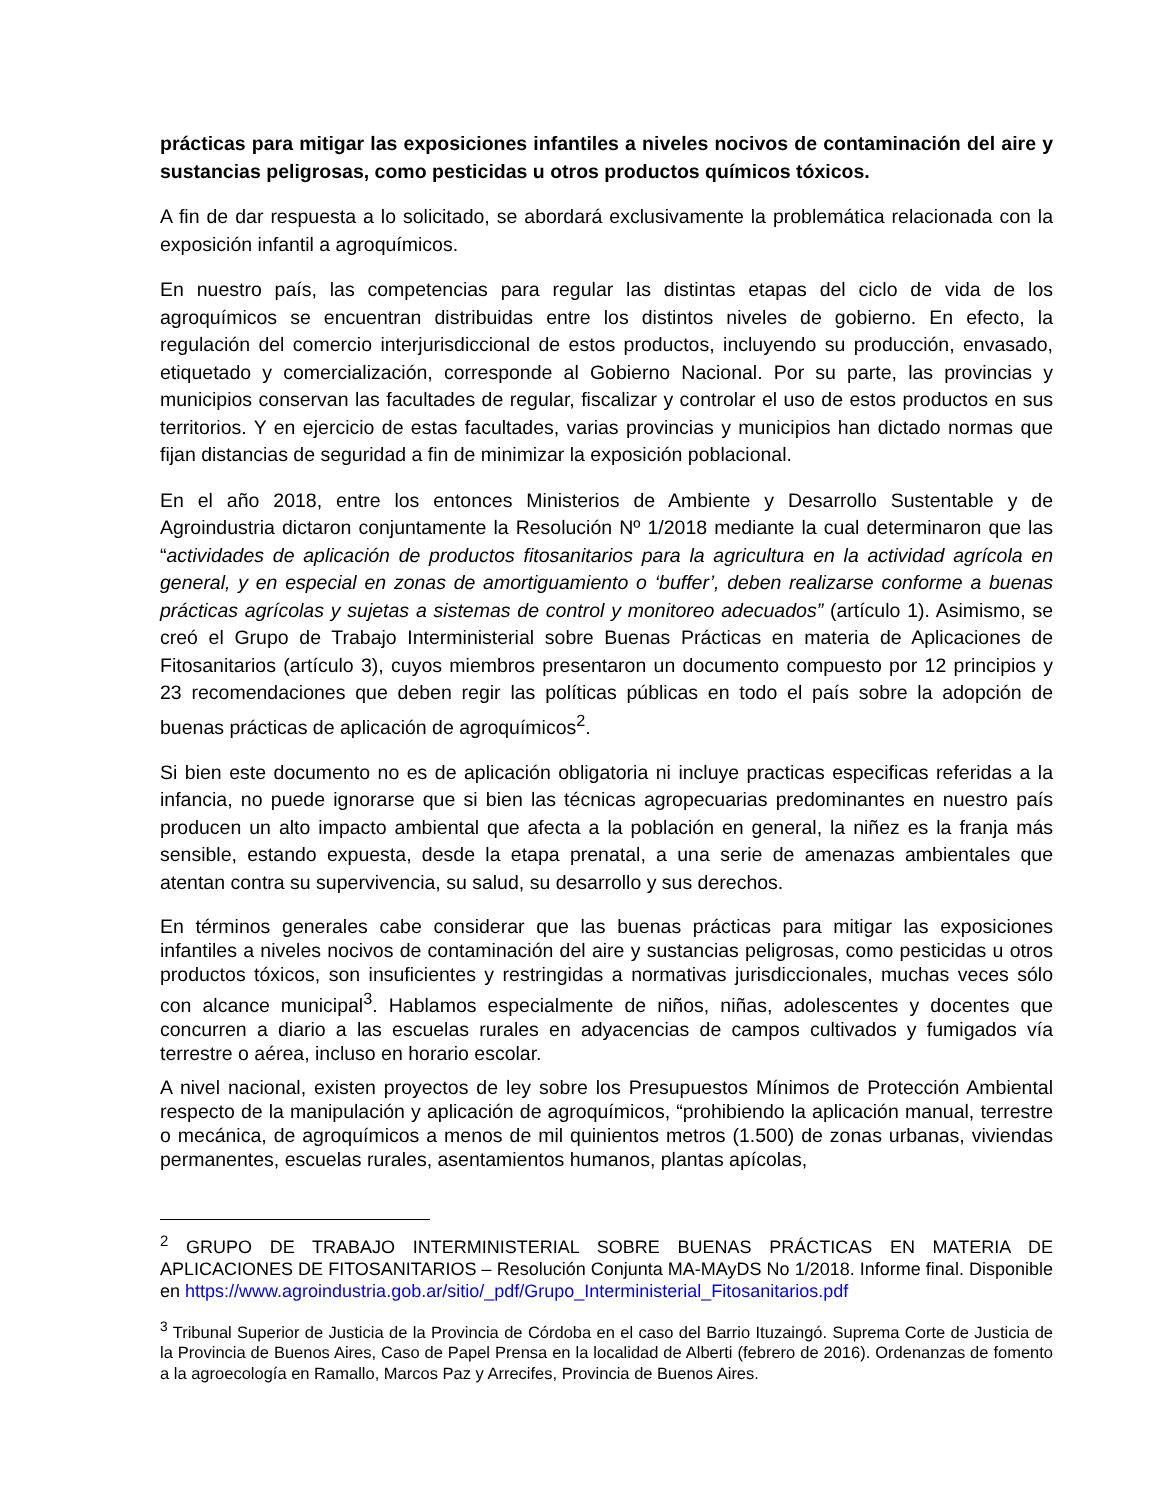prácticas para mitigar las exposiciones infantiles a niveles nocivos de contaminación del aire y sustancias peligrosas, como pesticidas u otros productos químicos tóxicos.
A fin de dar respuesta a lo solicitado, se abordará exclusivamente la problemática relacionada con la exposición infantil a agroquímicos.
En nuestro país, las competencias para regular las distintas etapas del ciclo de vida de los agroquímicos se encuentran distribuidas entre los distintos niveles de gobierno. En efecto, la regulación del comercio interjurisdiccional de estos productos, incluyendo su producción, envasado, etiquetado y comercialización, corresponde al Gobierno Nacional. Por su parte, las provincias y municipios conservan las facultades de regular, fiscalizar y controlar el uso de estos productos en sus territorios. Y en ejercicio de estas facultades, varias provincias y municipios han dictado normas que fijan distancias de seguridad a fin de minimizar la exposición poblacional.
En el año 2018, entre los entonces Ministerios de Ambiente y Desarrollo Sustentable y de Agroindustria dictaron conjuntamente la Resolución Nº 1/2018 mediante la cual determinaron que las “actividades de aplicación de productos fitosanitarios para la agricultura en la actividad agrícola en general, y en especial en zonas de amortiguamiento o ‘buffer’, deben realizarse conforme a buenas prácticas agrícolas y sujetas a sistemas de control y monitoreo adecuados” (artículo 1). Asimismo, se creó el Grupo de Trabajo Interministerial sobre Buenas Prácticas en materia de Aplicaciones de Fitosanitarios (artículo 3), cuyos miembros presentaron un documento compuesto por 12 principios y 23 recomendaciones que deben regir las políticas públicas en todo el país sobre la adopción de buenas prácticas de aplicación de agroquímicos<sup>2</sup>.
Si bien este documento no es de aplicación obligatoria ni incluye practicas especificas referidas a la infancia, no puede ignorarse que si bien las técnicas agropecuarias predominantes en nuestro país producen un alto impacto ambiental que afecta a la población en general, la niñez es la franja más sensible, estando expuesta, desde la etapa prenatal, a una serie de amenazas ambientales que atentan contra su supervivencia, su salud, su desarrollo y sus derechos.
En términos generales cabe considerar que las buenas prácticas para mitigar las exposiciones infantiles a niveles nocivos de contaminación del aire y sustancias peligrosas, como pesticidas u otros productos tóxicos, son insuficientes y restringidas a normativas jurisdiccionales, muchas veces sólo con alcance municipal<sup>3</sup>. Hablamos especialmente de niños, niñas, adolescentes y docentes que concurren a diario a las escuelas rurales en adyacencias de campos cultivados y fumigados vía terrestre o aérea, incluso en horario escolar.
A nivel nacional, existen proyectos de ley sobre los Presupuestos Mínimos de Protección Ambiental respecto de la manipulación y aplicación de agroquímicos, “prohibiendo la aplicación manual, terrestre o mecánica, de agroquímicos a menos de mil quinientos metros (1.500) de zonas urbanas, viviendas permanentes, escuelas rurales, asentamientos humanos, plantas apícolas,
<sup>2</sup> GRUPO DE TRABAJO INTERMINISTERIAL SOBRE BUENAS PRÁCTICAS EN MATERIA DE APLICACIONES DE FITOSANITARIOS – Resolución Conjunta MA-MAyDS No 1/2018. Informe final. Disponible en https://www.agroindustria.gob.ar/sitio/_pdf/Grupo_Interministerial_Fitosanitarios.pdf
<sup>3</sup> Tribunal Superior de Justicia de la Provincia de Córdoba en el caso del Barrio Ituzaingó. Suprema Corte de Justicia de la Provincia de Buenos Aires, Caso de Papel Prensa en la localidad de Alberti (febrero de 2016). Ordenanzas de fomento a la agroecología en Ramallo, Marcos Paz y Arrecifes, Provincia de Buenos Aires.